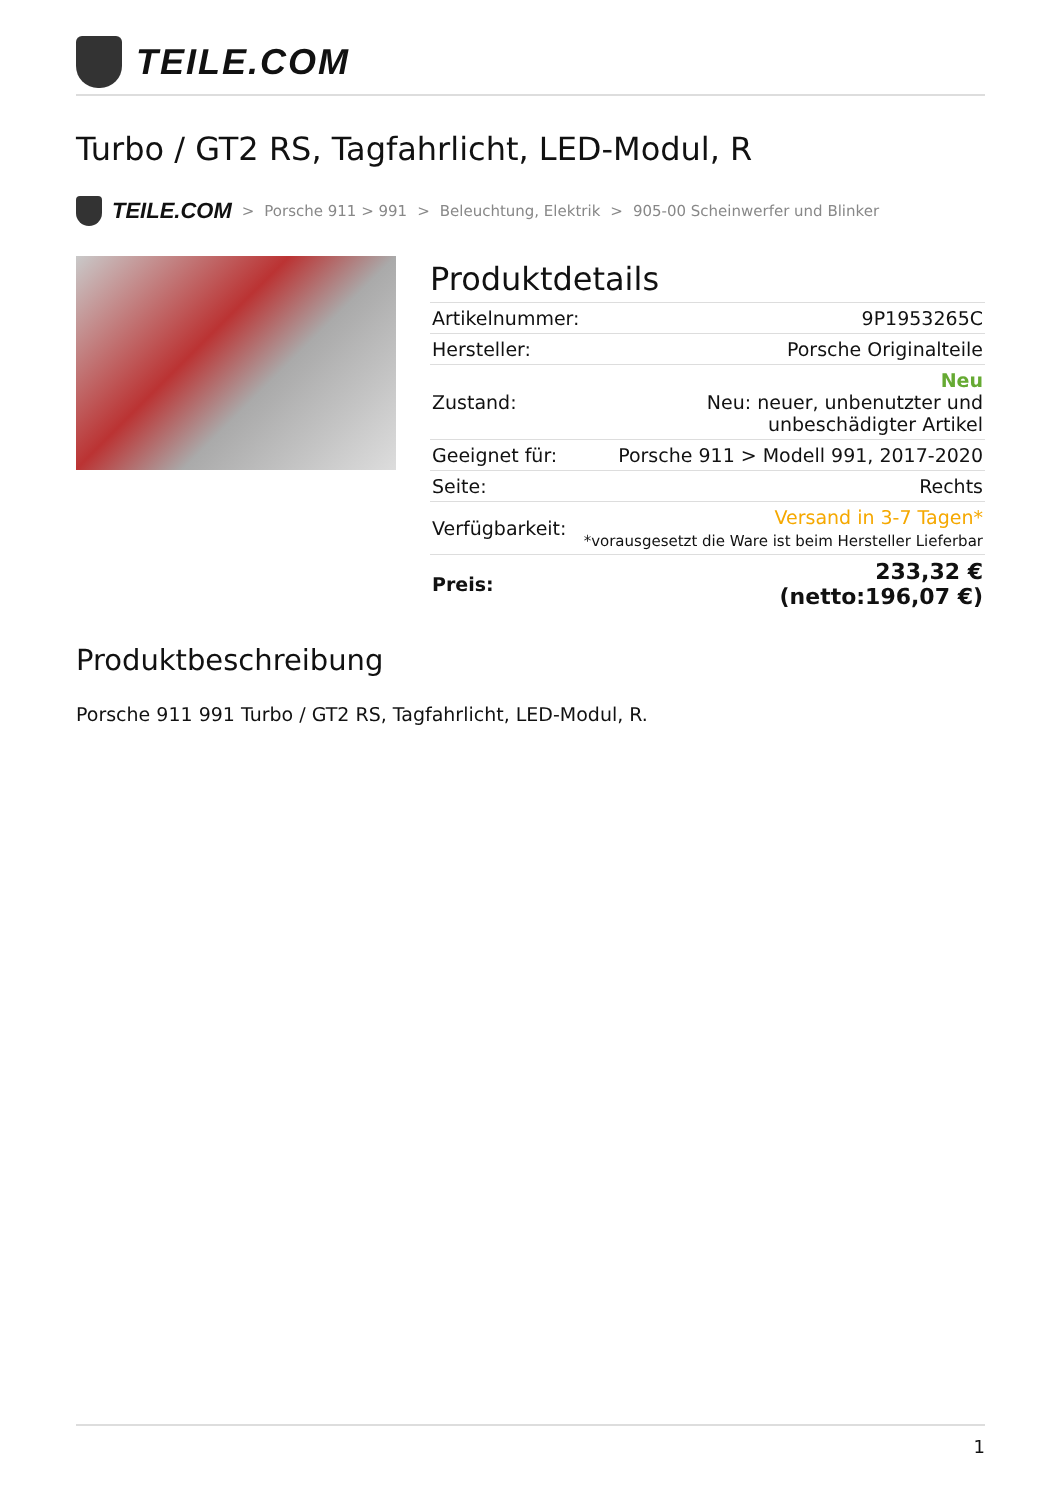TEILE.COM
Turbo / GT2 RS, Tagfahrlicht, LED-Modul, R
TEILE.COM > Porsche 911 > 991 > Beleuchtung, Elektrik > 905-00 Scheinwerfer und Blinker
Produktdetails
| Artikelnummer: | 9P1953265C |
| Hersteller: | Porsche Originalteile |
| Zustand: | Neu Neu: neuer, unbenutzter und unbeschädigter Artikel |
| Geeignet für: | Porsche 911 > Modell 991, 2017-2020 |
| Seite: | Rechts |
| Verfügbarkeit: | Versand in 3-7 Tagen* *vorausgesetzt die Ware ist beim Hersteller Lieferbar |
| Preis: | 233,32 € (netto:196,07 €) |
Produktbeschreibung
Porsche 911 991 Turbo / GT2 RS, Tagfahrlicht, LED-Modul, R.
1